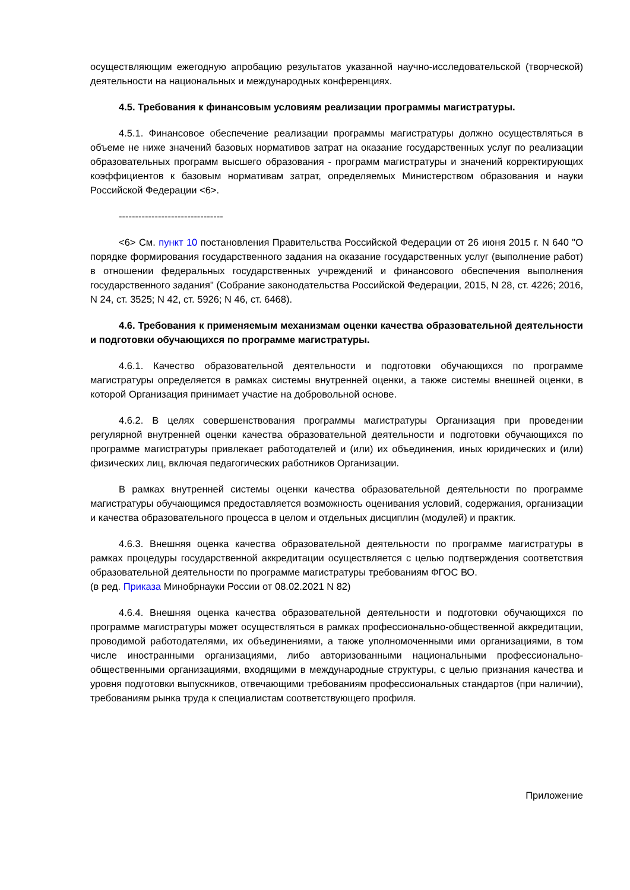осуществляющим ежегодную апробацию результатов указанной научно-исследовательской (творческой) деятельности на национальных и международных конференциях.
4.5. Требования к финансовым условиям реализации программы магистратуры.
4.5.1. Финансовое обеспечение реализации программы магистратуры должно осуществляться в объеме не ниже значений базовых нормативов затрат на оказание государственных услуг по реализации образовательных программ высшего образования - программ магистратуры и значений корректирующих коэффициентов к базовым нормативам затрат, определяемых Министерством образования и науки Российской Федерации <6>.
--------------------------------
<6> См. пункт 10 постановления Правительства Российской Федерации от 26 июня 2015 г. N 640 "О порядке формирования государственного задания на оказание государственных услуг (выполнение работ) в отношении федеральных государственных учреждений и финансового обеспечения выполнения государственного задания" (Собрание законодательства Российской Федерации, 2015, N 28, ст. 4226; 2016, N 24, ст. 3525; N 42, ст. 5926; N 46, ст. 6468).
4.6. Требования к применяемым механизмам оценки качества образовательной деятельности и подготовки обучающихся по программе магистратуры.
4.6.1. Качество образовательной деятельности и подготовки обучающихся по программе магистратуры определяется в рамках системы внутренней оценки, а также системы внешней оценки, в которой Организация принимает участие на добровольной основе.
4.6.2. В целях совершенствования программы магистратуры Организация при проведении регулярной внутренней оценки качества образовательной деятельности и подготовки обучающихся по программе магистратуры привлекает работодателей и (или) их объединения, иных юридических и (или) физических лиц, включая педагогических работников Организации.
В рамках внутренней системы оценки качества образовательной деятельности по программе магистратуры обучающимся предоставляется возможность оценивания условий, содержания, организации и качества образовательного процесса в целом и отдельных дисциплин (модулей) и практик.
4.6.3. Внешняя оценка качества образовательной деятельности по программе магистратуры в рамках процедуры государственной аккредитации осуществляется с целью подтверждения соответствия образовательной деятельности по программе магистратуры требованиям ФГОС ВО.
(в ред. Приказа Минобрнауки России от 08.02.2021 N 82)
4.6.4. Внешняя оценка качества образовательной деятельности и подготовки обучающихся по программе магистратуры может осуществляться в рамках профессионально-общественной аккредитации, проводимой работодателями, их объединениями, а также уполномоченными ими организациями, в том числе иностранными организациями, либо авторизованными национальными профессионально-общественными организациями, входящими в международные структуры, с целью признания качества и уровня подготовки выпускников, отвечающими требованиям профессиональных стандартов (при наличии), требованиям рынка труда к специалистам соответствующего профиля.
Приложение